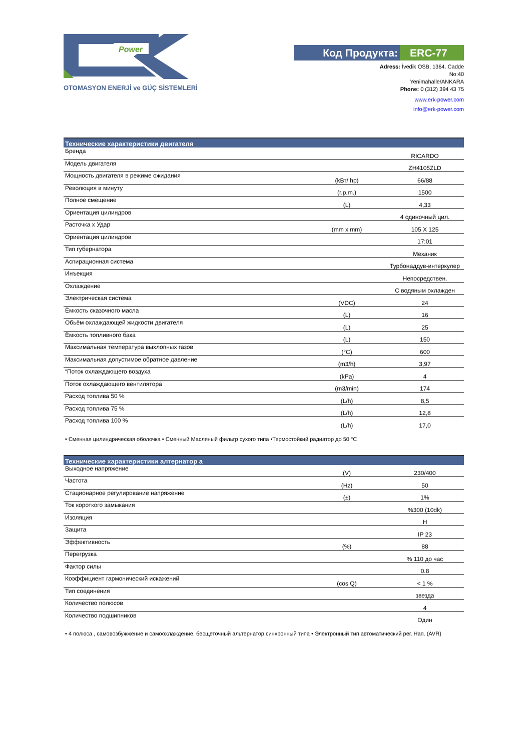Power
OTOMASYON ENERJİ ve GÜÇ SİSTEMLERİ
Код Продукта: ERC-77
Adress: İvedik OSB, 1364. Cadde
No:40
Yenimahalle/ANKARA
Phone: 0 (312) 394 43 75
www.erk-power.com
info@erk-power.com
| Технические характеристики двигателя | | |
| --- | --- | --- |
| Бренда | | RICARDO |
| Модель двигателя | | ZH4105ZLD |
| Мощность двигателя в режиме ожидания | (kВт/ hp) | 66/88 |
| Революция в минуту | (r.p.m.) | 1500 |
| Полное смещение | (L) | 4,33 |
| Ориентация цилиндров | | 4 одиночный цил. |
| Расточка x Удар | (mm x mm) | 105 X 125 |
| Ориентация цилиндров | | 17:01 |
| Тип губернатора | | Механик |
| Аспирационная система | | Турбонаддув-интеркулер |
| Инъекция | | Непосредствен. |
| Охлаждение | | С водяным охлажден |
| Электрическая система | (VDC) | 24 |
| Ёмкость сказочного масла | (L) | 16 |
| Обьём охлаждающей жидкости двигателя | (L) | 25 |
| Ёмкость топливного бака | (L) | 150 |
| Максимальная температура выхлопных газов | (°C) | 600 |
| Максимальная допустимое обратное давление | (m3/h) | 3,97 |
| “Поток охлаждающего воздуха | (kPa) | 4 |
| Поток охлаждающего вентилятора | (m3/min) | 174 |
| Расход топлива 50 % | (L/h) | 8,5 |
| Расход топлива 75 % | (L/h) | 12,8 |
| Расход топлива 100 % | (L/h) | 17,0 |
• Сменная цилиндрическая оболочка • Сменный Масляный фильтр сухого типа •Термостойкий радиатор до 50 °C
| Технические характеристики алтернатор а | | |
| --- | --- | --- |
| Выходное напряжение | (V) | 230/400 |
| Частота | (Hz) | 50 |
| Стационарное регулирование напряжение | (±) | 1% |
| Ток короткого замыкания | | %300 (10dk) |
| Изоляция | | H |
| Защита | | IP 23 |
| Эффективность | (%) | 88 |
| Перегрузка | | % 110 до час |
| Фактор силы | | 0.8 |
| Коэффициент гармонический искажений | (cos Q) | < 1 % |
| Тип соединения | | звезда |
| Количество полюсов | | 4 |
| Количество подшипников | | Один |
• 4 полюса , самовозбужжение и самоохлаждение, бесщеточный альтернатор синхронный типа • Электронный тип автоматический рег. Нап. (AVR)